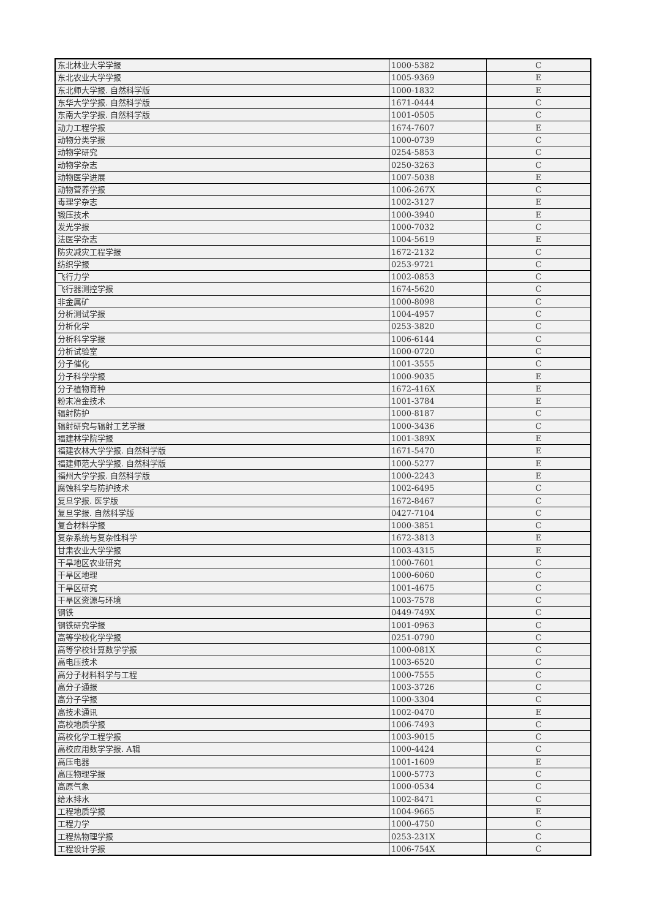| 东北林业大学学报 | 1000-5382 | C |
| 东北农业大学学报 | 1005-9369 | E |
| 东北师大学报. 自然科学版 | 1000-1832 | E |
| 东华大学学报. 自然科学版 | 1671-0444 | C |
| 东南大学学报. 自然科学版 | 1001-0505 | C |
| 动力工程学报 | 1674-7607 | E |
| 动物分类学报 | 1000-0739 | C |
| 动物学研究 | 0254-5853 | C |
| 动物学杂志 | 0250-3263 | C |
| 动物医学进展 | 1007-5038 | E |
| 动物营养学报 | 1006-267X | C |
| 毒理学杂志 | 1002-3127 | E |
| 锻压技术 | 1000-3940 | E |
| 发光学报 | 1000-7032 | C |
| 法医学杂志 | 1004-5619 | E |
| 防灾减灾工程学报 | 1672-2132 | C |
| 纺织学报 | 0253-9721 | C |
| 飞行力学 | 1002-0853 | C |
| 飞行器测控学报 | 1674-5620 | C |
| 非金属矿 | 1000-8098 | C |
| 分析测试学报 | 1004-4957 | C |
| 分析化学 | 0253-3820 | C |
| 分析科学学报 | 1006-6144 | C |
| 分析试验室 | 1000-0720 | C |
| 分子催化 | 1001-3555 | C |
| 分子科学学报 | 1000-9035 | E |
| 分子植物育种 | 1672-416X | E |
| 粉末冶金技术 | 1001-3784 | E |
| 辐射防护 | 1000-8187 | C |
| 辐射研究与辐射工艺学报 | 1000-3436 | C |
| 福建林学院学报 | 1001-389X | E |
| 福建农林大学学报. 自然科学版 | 1671-5470 | E |
| 福建师范大学学报. 自然科学版 | 1000-5277 | E |
| 福州大学学报. 自然科学版 | 1000-2243 | E |
| 腐蚀科学与防护技术 | 1002-6495 | C |
| 复旦学报. 医学版 | 1672-8467 | C |
| 复旦学报. 自然科学版 | 0427-7104 | C |
| 复合材料学报 | 1000-3851 | C |
| 复杂系统与复杂性科学 | 1672-3813 | E |
| 甘肃农业大学学报 | 1003-4315 | E |
| 干旱地区农业研究 | 1000-7601 | C |
| 干旱区地理 | 1000-6060 | C |
| 干旱区研究 | 1001-4675 | C |
| 干旱区资源与环境 | 1003-7578 | C |
| 钢铁 | 0449-749X | C |
| 钢铁研究学报 | 1001-0963 | C |
| 高等学校化学学报 | 0251-0790 | C |
| 高等学校计算数学学报 | 1000-081X | C |
| 高电压技术 | 1003-6520 | C |
| 高分子材料科学与工程 | 1000-7555 | C |
| 高分子通报 | 1003-3726 | C |
| 高分子学报 | 1000-3304 | C |
| 高技术通讯 | 1002-0470 | E |
| 高校地质学报 | 1006-7493 | C |
| 高校化学工程学报 | 1003-9015 | C |
| 高校应用数学学报. A辑 | 1000-4424 | C |
| 高压电器 | 1001-1609 | E |
| 高压物理学报 | 1000-5773 | C |
| 高原气象 | 1000-0534 | C |
| 给水排水 | 1002-8471 | C |
| 工程地质学报 | 1004-9665 | E |
| 工程力学 | 1000-4750 | C |
| 工程热物理学报 | 0253-231X | C |
| 工程设计学报 | 1006-754X | C |